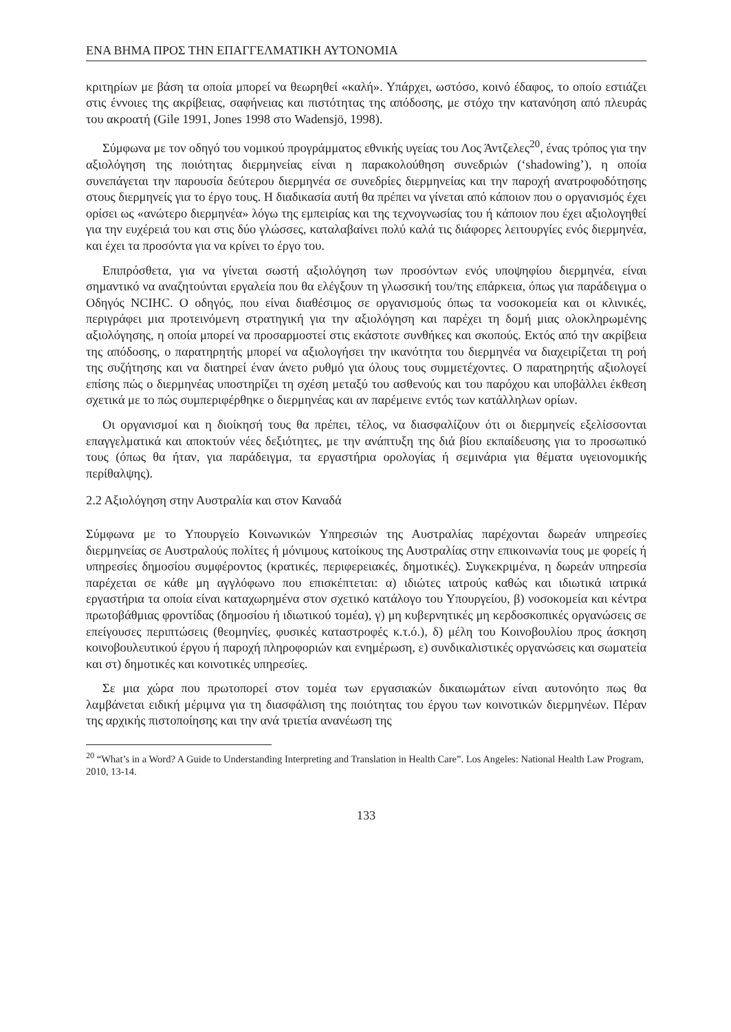ΕΝΑ ΒΗΜΑ ΠΡΟΣ ΤΗΝ ΕΠΑΓΓΕΛΜΑΤΙΚΗ ΑΥΤΟΝΟΜΙΑ
κριτηρίων με βάση τα οποία μπορεί να θεωρηθεί «καλή». Υπάρχει, ωστόσο, κοινό έδαφος, το οποίο εστιάζει στις έννοιες της ακρίβειας, σαφήνειας και πιστότητας της απόδοσης, με στόχο την κατανόηση από πλευράς του ακροατή (Gile 1991, Jones 1998 στο Wadensjö, 1998).
Σύμφωνα με τον οδηγό του νομικού προγράμματος εθνικής υγείας του Λος Άντζελες<sup>20</sup>, ένας τρόπος για την αξιολόγηση της ποιότητας διερμηνείας είναι η παρακολούθηση συνεδριών (‘shadowing’), η οποία συνεπάγεται την παρουσία δεύτερου διερμηνέα σε συνεδρίες διερμηνείας και την παροχή ανατροφοδότησης στους διερμηνείς για το έργο τους. Η διαδικασία αυτή θα πρέπει να γίνεται από κάποιον που ο οργανισμός έχει ορίσει ως «ανώτερο διερμηνέα» λόγω της εμπειρίας και της τεχνογνωσίας του ή κάποιον που έχει αξιολογηθεί για την ευχέρειά του και στις δύο γλώσσες, καταλαβαίνει πολύ καλά τις διάφορες λειτουργίες ενός διερμηνέα, και έχει τα προσόντα για να κρίνει το έργο του.
Επιπρόσθετα, για να γίνεται σωστή αξιολόγηση των προσόντων ενός υποψηφίου διερμηνέα, είναι σημαντικό να αναζητούνται εργαλεία που θα ελέγξουν τη γλωσσική του/της επάρκεια, όπως για παράδειγμα ο Οδηγός NCIHC. Ο οδηγός, που είναι διαθέσιμος σε οργανισμούς όπως τα νοσοκομεία και οι κλινικές, περιγράφει μια προτεινόμενη στρατηγική για την αξιολόγηση και παρέχει τη δομή μιας ολοκληρωμένης αξιολόγησης, η οποία μπορεί να προσαρμοστεί στις εκάστοτε συνθήκες και σκοπούς. Εκτός από την ακρίβεια της απόδοσης, ο παρατηρητής μπορεί να αξιολογήσει την ικανότητα του διερμηνέα να διαχειρίζεται τη ροή της συζήτησης και να διατηρεί έναν άνετο ρυθμό για όλους τους συμμετέχοντες. Ο παρατηρητής αξιολογεί επίσης πώς ο διερμηνέας υποστηρίζει τη σχέση μεταξύ του ασθενούς και του παρόχου και υποβάλλει έκθεση σχετικά με το πώς συμπεριφέρθηκε ο διερμηνέας και αν παρέμεινε εντός των κατάλληλων ορίων.
Οι οργανισμοί και η διοίκησή τους θα πρέπει, τέλος, να διασφαλίζουν ότι οι διερμηνείς εξελίσσονται επαγγελματικά και αποκτούν νέες δεξιότητες, με την ανάπτυξη της διά βίου εκπαίδευσης για το προσωπικό τους (όπως θα ήταν, για παράδειγμα, τα εργαστήρια ορολογίας ή σεμινάρια για θέματα υγειονομικής περίθαλψης).
2.2 Αξιολόγηση στην Αυστραλία και στον Καναδά
Σύμφωνα με το Υπουργείο Κοινωνικών Υπηρεσιών της Αυστραλίας παρέχονται δωρεάν υπηρεσίες διερμηνείας σε Αυστραλούς πολίτες ή μόνιμους κατοίκους της Αυστραλίας στην επικοινωνία τους με φορείς ή υπηρεσίες δημοσίου συμφέροντος (κρατικές, περιφερειακές, δημοτικές). Συγκεκριμένα, η δωρεάν υπηρεσία παρέχεται σε κάθε μη αγγλόφωνο που επισκέπτεται: α) ιδιώτες ιατρούς καθώς και ιδιωτικά ιατρικά εργαστήρια τα οποία είναι καταχωρημένα στον σχετικό κατάλογο του Υπουργείου, β) νοσοκομεία και κέντρα πρωτοβάθμιας φροντίδας (δημοσίου ή ιδιωτικού τομέα), γ) μη κυβερνητικές μη κερδοσκοπικές οργανώσεις σε επείγουσες περιπτώσεις (θεομηνίες, φυσικές καταστροφές κ.τ.ό.), δ) μέλη του Κοινοβουλίου προς άσκηση κοινοβουλευτικού έργου ή παροχή πληροφοριών και ενημέρωση, ε) συνδικαλιστικές οργανώσεις και σωματεία και στ) δημοτικές και κοινοτικές υπηρεσίες.
Σε μια χώρα που πρωτοπορεί στον τομέα των εργασιακών δικαιωμάτων είναι αυτονόητο πως θα λαμβάνεται ειδική μέριμνα για τη διασφάλιση της ποιότητας του έργου των κοινοτικών διερμηνέων. Πέραν της αρχικής πιστοποίησης και την ανά τριετία ανανέωση της
<sup>20</sup> “What’s in a Word? A Guide to Understanding Interpreting and Translation in Health Care”. Los Angeles: National Health Law Program, 2010, 13-14.
133